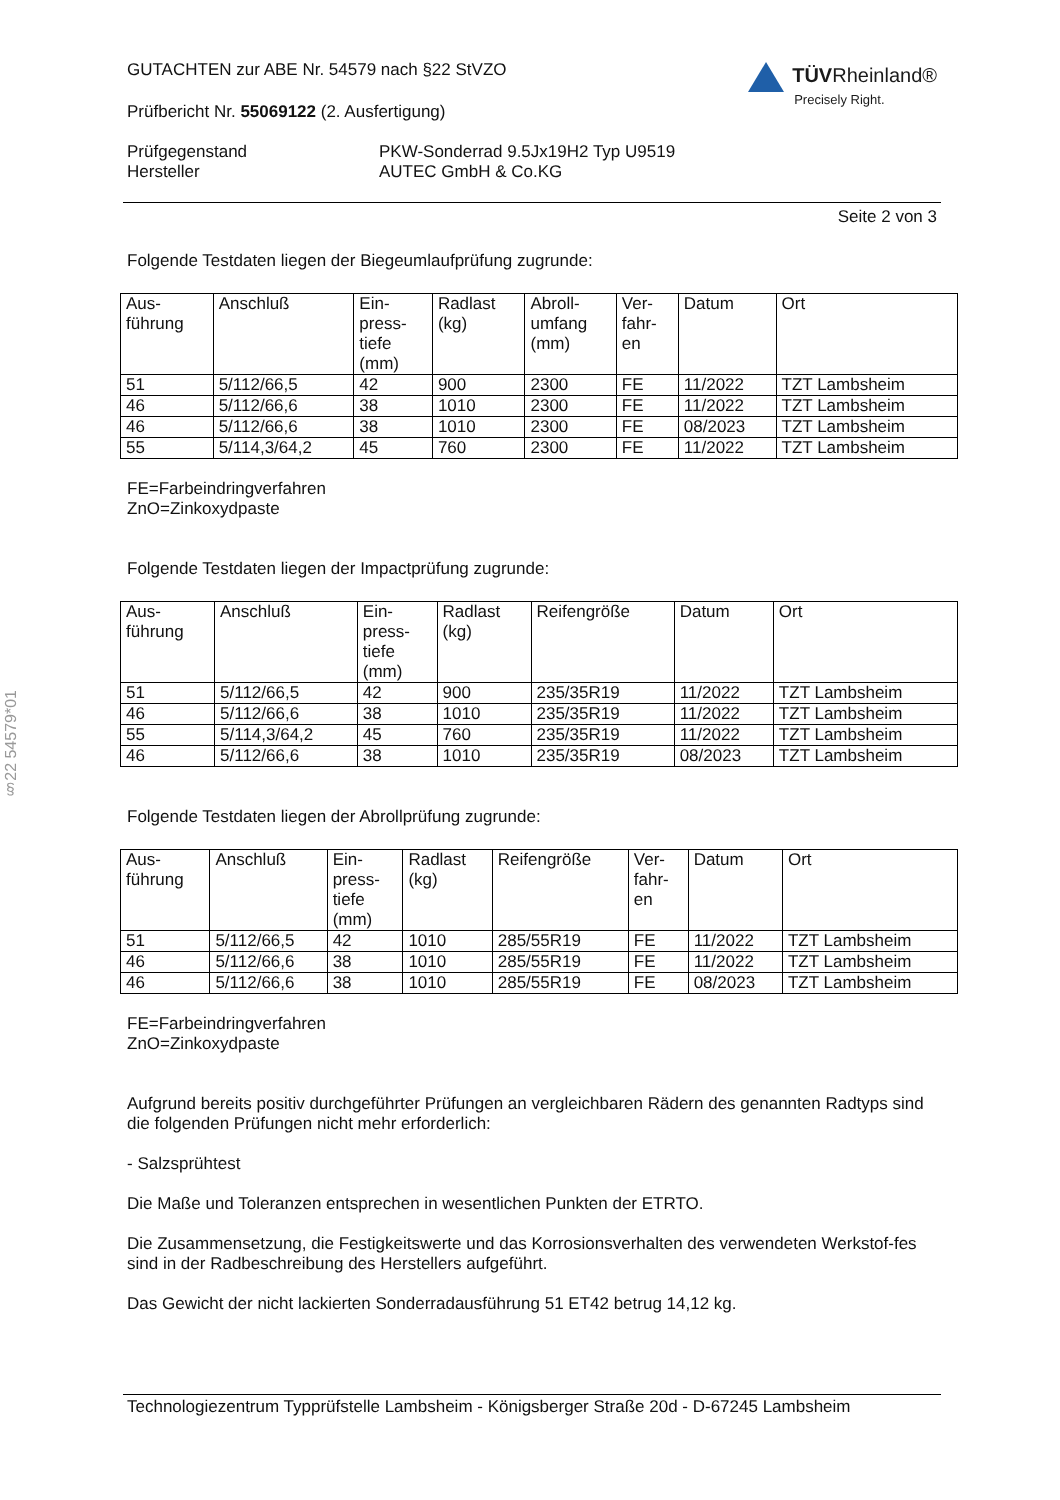§22 54579*01
GUTACHTEN zur ABE Nr. 54579 nach §22 StVZO
Prüfbericht Nr. 55069122 (2. Ausfertigung)
TÜVRheinland®
Precisely Right.
Prüfgegenstand
Hersteller
PKW-Sonderrad 9.5Jx19H2 Typ U9519
AUTEC GmbH & Co.KG
Seite 2 von 3
Folgende Testdaten liegen der Biegeumlaufprüfung zugrunde:
| Aus- führung | Anschluß | Ein- press- tiefe (mm) | Radlast (kg) | Abroll- umfang (mm) | Ver- fahr- en | Datum | Ort |
| --- | --- | --- | --- | --- | --- | --- | --- |
| 51 | 5/112/66,5 | 42 | 900 | 2300 | FE | 11/2022 | TZT Lambsheim |
| 46 | 5/112/66,6 | 38 | 1010 | 2300 | FE | 11/2022 | TZT Lambsheim |
| 46 | 5/112/66,6 | 38 | 1010 | 2300 | FE | 08/2023 | TZT Lambsheim |
| 55 | 5/114,3/64,2 | 45 | 760 | 2300 | FE | 11/2022 | TZT Lambsheim |
FE=Farbeindringverfahren
ZnO=Zinkoxydpaste
Folgende Testdaten liegen der Impactprüfung zugrunde:
| Aus- führung | Anschluß | Ein- press- tiefe (mm) | Radlast (kg) | Reifengröße | Datum | Ort |
| --- | --- | --- | --- | --- | --- | --- |
| 51 | 5/112/66,5 | 42 | 900 | 235/35R19 | 11/2022 | TZT Lambsheim |
| 46 | 5/112/66,6 | 38 | 1010 | 235/35R19 | 11/2022 | TZT Lambsheim |
| 55 | 5/114,3/64,2 | 45 | 760 | 235/35R19 | 11/2022 | TZT Lambsheim |
| 46 | 5/112/66,6 | 38 | 1010 | 235/35R19 | 08/2023 | TZT Lambsheim |
Folgende Testdaten liegen der Abrollprüfung zugrunde:
| Aus- führung | Anschluß | Ein- press- tiefe (mm) | Radlast (kg) | Reifengröße | Ver- fahr- en | Datum | Ort |
| --- | --- | --- | --- | --- | --- | --- | --- |
| 51 | 5/112/66,5 | 42 | 1010 | 285/55R19 | FE | 11/2022 | TZT Lambsheim |
| 46 | 5/112/66,6 | 38 | 1010 | 285/55R19 | FE | 11/2022 | TZT Lambsheim |
| 46 | 5/112/66,6 | 38 | 1010 | 285/55R19 | FE | 08/2023 | TZT Lambsheim |
FE=Farbeindringverfahren
ZnO=Zinkoxydpaste
Aufgrund bereits positiv durchgeführter Prüfungen an vergleichbaren Rädern des genannten Radtyps sind die folgenden Prüfungen nicht mehr erforderlich:
- Salzsprühtest
Die Maße und Toleranzen entsprechen in wesentlichen Punkten der ETRTO.
Die Zusammensetzung, die Festigkeitswerte und das Korrosionsverhalten des verwendeten Werkstof-fes sind in der Radbeschreibung des Herstellers aufgeführt.
Das Gewicht der nicht lackierten Sonderradausführung 51 ET42 betrug 14,12 kg.
Technologiezentrum Typprüfstelle Lambsheim - Königsberger Straße 20d - D-67245 Lambsheim